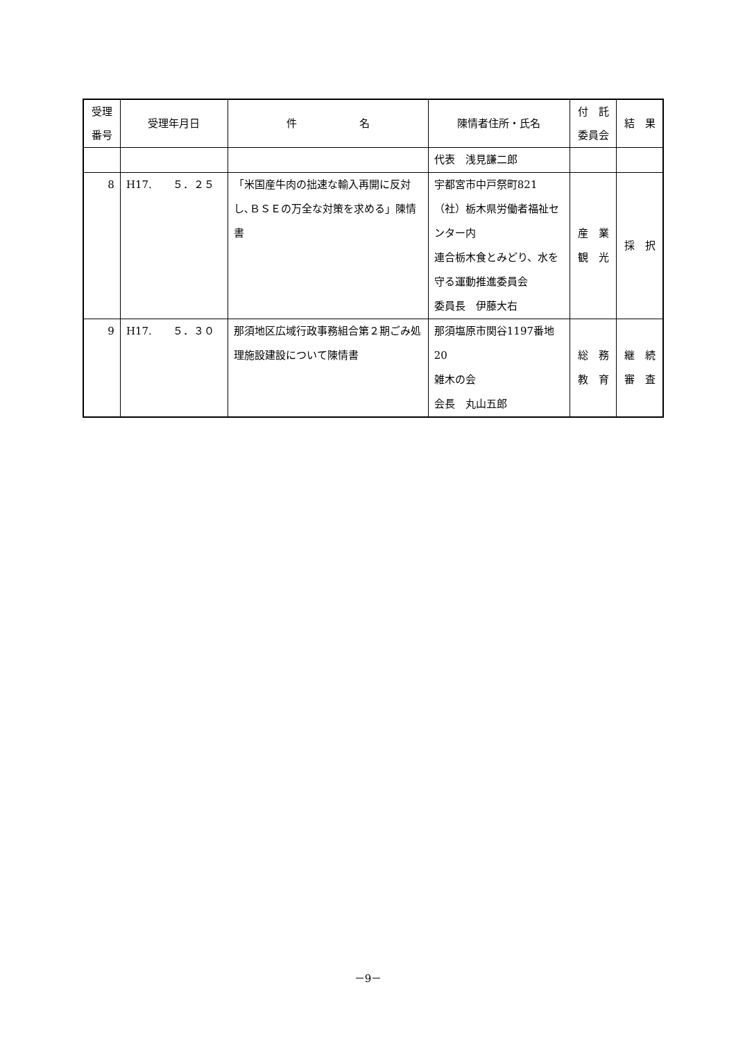| 受理 番号 | 受理年月日 | 件 名 | 陳情者住所・氏名 | 付 託 委員会 | 結 果 |
| --- | --- | --- | --- | --- | --- |
| | | | 代表 浅見謙二郎 | | |
| 8 | H17. ５．２５ | 「米国産牛肉の拙速な輸入再開に反対し､ＢＳＥの万全な対策を求める」陳情書 | 宇都宮市中戸祭町821 （社）栃木県労働者福祉センター内 連合栃木食とみどり、水を守る運動推進委員会 委員長 伊藤大右 | 産 業 観 光 | 採 択 |
| 9 | H17. ５．３０ | 那須地区広域行政事務組合第２期ごみ処理施設建設について陳情書 | 那須塩原市関谷1197番地20 雑木の会 会長 丸山五郎 | 総 務 教 育 | 継 続 審 査 |
－9－